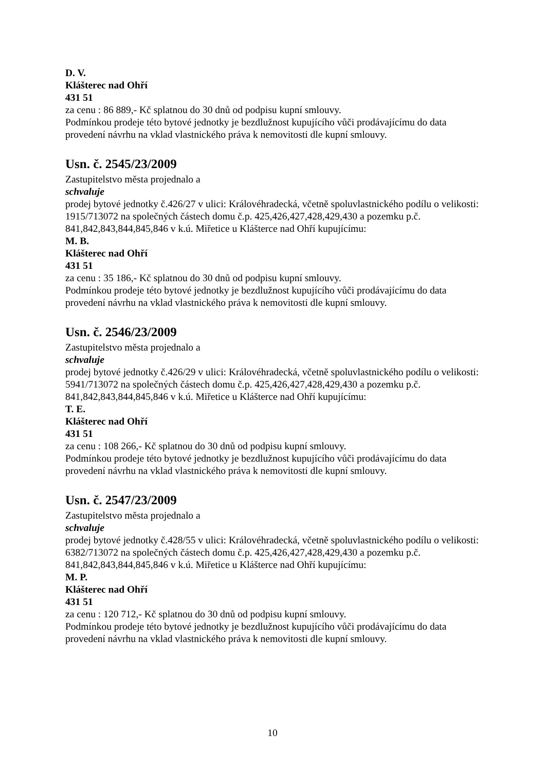D. V.
Klášterec nad Ohří
431 51
za cenu : 86 889,- Kč splatnou do 30 dnů od podpisu kupní smlouvy.
Podmínkou prodeje této bytové jednotky je bezdlužnost kupujícího vůči prodávajícímu do data provedení návrhu na vklad vlastnického práva k nemovitosti dle kupní smlouvy.
Usn. č. 2545/23/2009
Zastupitelstvo města projednalo a
schvaluje
prodej bytové jednotky č.426/27 v ulici: Královéhradecká, včetně spoluvlastnického podílu o velikosti: 1915/713072 na společných částech domu č.p. 425,426,427,428,429,430 a pozemku p.č. 841,842,843,844,845,846 v k.ú. Miřetice u Klášterce nad Ohří kupujícímu:
M. B.
Klášterec nad Ohří
431 51
za cenu : 35 186,- Kč splatnou do 30 dnů od podpisu kupní smlouvy.
Podmínkou prodeje této bytové jednotky je bezdlužnost kupujícího vůči prodávajícímu do data provedení návrhu na vklad vlastnického práva k nemovitosti dle kupní smlouvy.
Usn. č. 2546/23/2009
Zastupitelstvo města projednalo a
schvaluje
prodej bytové jednotky č.426/29 v ulici: Královéhradecká, včetně spoluvlastnického podílu o velikosti: 5941/713072 na společných částech domu č.p. 425,426,427,428,429,430 a pozemku p.č. 841,842,843,844,845,846 v k.ú. Miřetice u Klášterce nad Ohří kupujícímu:
T. E.
Klášterec nad Ohří
431 51
za cenu : 108 266,- Kč splatnou do 30 dnů od podpisu kupní smlouvy.
Podmínkou prodeje této bytové jednotky je bezdlužnost kupujícího vůči prodávajícímu do data provedení návrhu na vklad vlastnického práva k nemovitosti dle kupní smlouvy.
Usn. č. 2547/23/2009
Zastupitelstvo města projednalo a
schvaluje
prodej bytové jednotky č.428/55 v ulici: Královéhradecká, včetně spoluvlastnického podílu o velikosti: 6382/713072 na společných částech domu č.p. 425,426,427,428,429,430 a pozemku p.č. 841,842,843,844,845,846 v k.ú. Miřetice u Klášterce nad Ohří kupujícímu:
M. P.
Klášterec nad Ohří
431 51
za cenu : 120 712,- Kč splatnou do 30 dnů od podpisu kupní smlouvy.
Podmínkou prodeje této bytové jednotky je bezdlužnost kupujícího vůči prodávajícímu do data provedení návrhu na vklad vlastnického práva k nemovitosti dle kupní smlouvy.
10